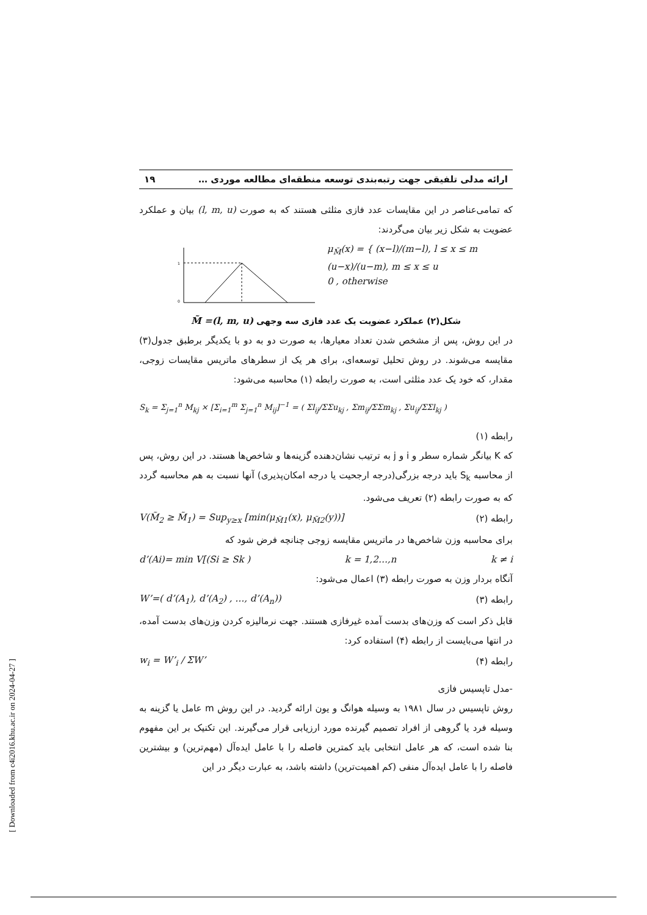ارائه مدلی تلفیقی جهت رتبه‌بندی توسعه منطقه‌ای مطالعه موردی … ۱۹
که تمامی‌عناصر در این مقایسات عدد فازی مثلثی هستند که به صورت (l, m, u) بیان و عملکرد عضویت به شکل زیر بیان می‌گردند:
1
0
μ<sub>M̃</sub>(x) = { (x−l)/(m−l), l ≤ x ≤ m
(u−x)/(u−m), m ≤ x ≤ u
0 , otherwise
شکل(۲) عملکرد عضویت یک عدد فازی سه وجهی M̃ =(l, m, u)
در این روش، پس از مشخص شدن تعداد معیارها، به صورت دو به دو با یکدیگر برطبق جدول(۳) مقایسه می‌شوند. در روش تحلیل توسعه‌ای، برای هر یک از سطرهای ماتریس مقایسات زوجی، مقدار، که خود یک عدد مثلثی است، به صورت رابطه (۱) محاسبه می‌شود:
S<sub>k</sub> = Σ<sub>j=1</sub><sup>n</sup> M<sub>kj</sub> × [Σ<sub>i=1</sub><sup>m</sup> Σ<sub>j=1</sub><sup>n</sup> M<sub>ij</sub>]<sup>−1</sup> = ( Σl<sub>ij</sub>/ΣΣu<sub>kj</sub> , Σm<sub>ij</sub>/ΣΣm<sub>kj</sub> , Σu<sub>ij</sub>/ΣΣl<sub>kj</sub> )
رابطه (۱)
که K بیانگر شماره سطر و i و j به ترتیب نشان‌دهنده گزینه‌ها و شاخص‌ها هستند. در این روش، پس از محاسبه S<sub>k</sub> باید درجه بزرگی(درجه ارجحیت یا درجه امکان‌پذیری) آنها نسبت به هم محاسبه گردد که به صورت رابطه (۲) تعریف می‌شود.
رابطه (۲) V(M̃<sub>2</sub> ≥ M̃<sub>1</sub>) = Sup<sub>y≥x</sub> [min(μ<sub>M̃1</sub>(x), μ<sub>M̃2</sub>(y))]
برای محاسبه وزن شاخص‌ها در ماتریس مقایسه زوجی چنانچه فرض شود که
d’(Ai)= min V[(Si ≥ Sk ) k = 1,2…,n k ≠ i
آنگاه بردار وزن به صورت رابطه (۳) اعمال می‌شود:
رابطه (۳) W’=( d’(A<sub>1</sub>), d’(A<sub>2</sub>) , …, d’(A<sub>n</sub>))
قابل ذکر است که وزن‌های بدست آمده غیرفازی هستند. جهت نرمالیزه کردن وزن‌های بدست آمده، در انتها می‌بایست از رابطه (۴) استفاده کرد:
رابطه (۴) w<sub>i</sub> = W’<sub>i</sub> / ΣW’
-مدل تاپسیس فازی
روش تاپسیس در سال ۱۹۸۱ به وسیله هوانگ و یون ارائه گردید. در این روش m عامل یا گزینه به وسیله فرد یا گروهی از افراد تصمیم گیرنده مورد ارزیابی قرار می‌گیرند. این تکنیک بر این مفهوم بنا شده است، که هر عامل انتخابی باید کمترین فاصله را با عامل ایده‌آل (مهم‌ترین) و بیشترین فاصله را با عامل ایده‌آل منفی (کم اهمیت‌ترین) داشته باشد، به عبارت دیگر در این
[ Downloaded from c4i2016.khu.ac.ir on 2024-04-27 ]